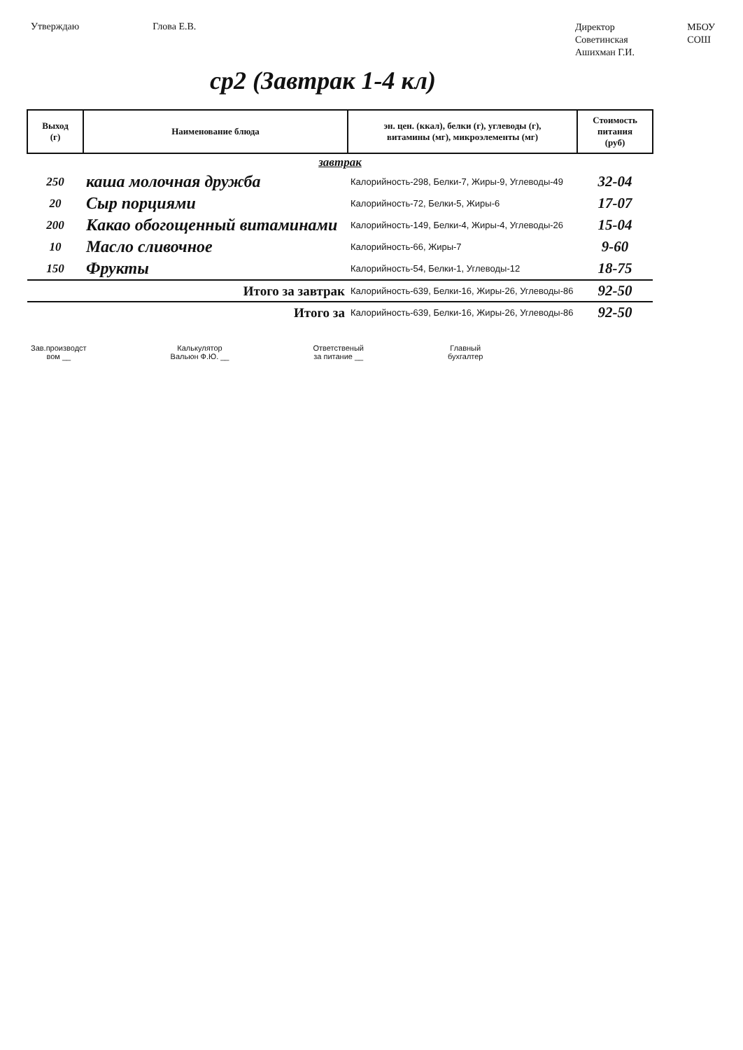Утверждаю Глова Е.В.
Директор МБОУ Советинская СОШ Ашихман Г.И.
ср2 (Завтрак 1-4 кл)
| Выход (г) | Наименование блюда | эн. цен. (ккал), белки (г), углеводы (г), витамины (мг), микроэлементы (мг) | Стоимость питания (руб) |
| --- | --- | --- | --- |
| завтрак | | | |
| 250 | каша молочная дружба | Калорийность-298, Белки-7, Жиры-9, Углеводы-49 | 32-04 |
| 20 | Сыр порциями | Калорийность-72, Белки-5, Жиры-6 | 17-07 |
| 200 | Какао обогощенный витаминами | Калорийность-149, Белки-4, Жиры-4, Углеводы-26 | 15-04 |
| 10 | Масло сливочное | Калорийность-66, Жиры-7 | 9-60 |
| 150 | Фрукты | Калорийность-54, Белки-1, Углеводы-12 | 18-75 |
| Итого за завтрак | | Калорийность-639, Белки-16, Жиры-26, Углеводы-86 | 92-50 |
| Итого за | | Калорийность-639, Белки-16, Жиры-26, Углеводы-86 | 92-50 |
Зав.производст
вом __
Калькулятор
Вальюн Ф.Ю. __
Ответственый
за питание __
Главный
бухгалтер